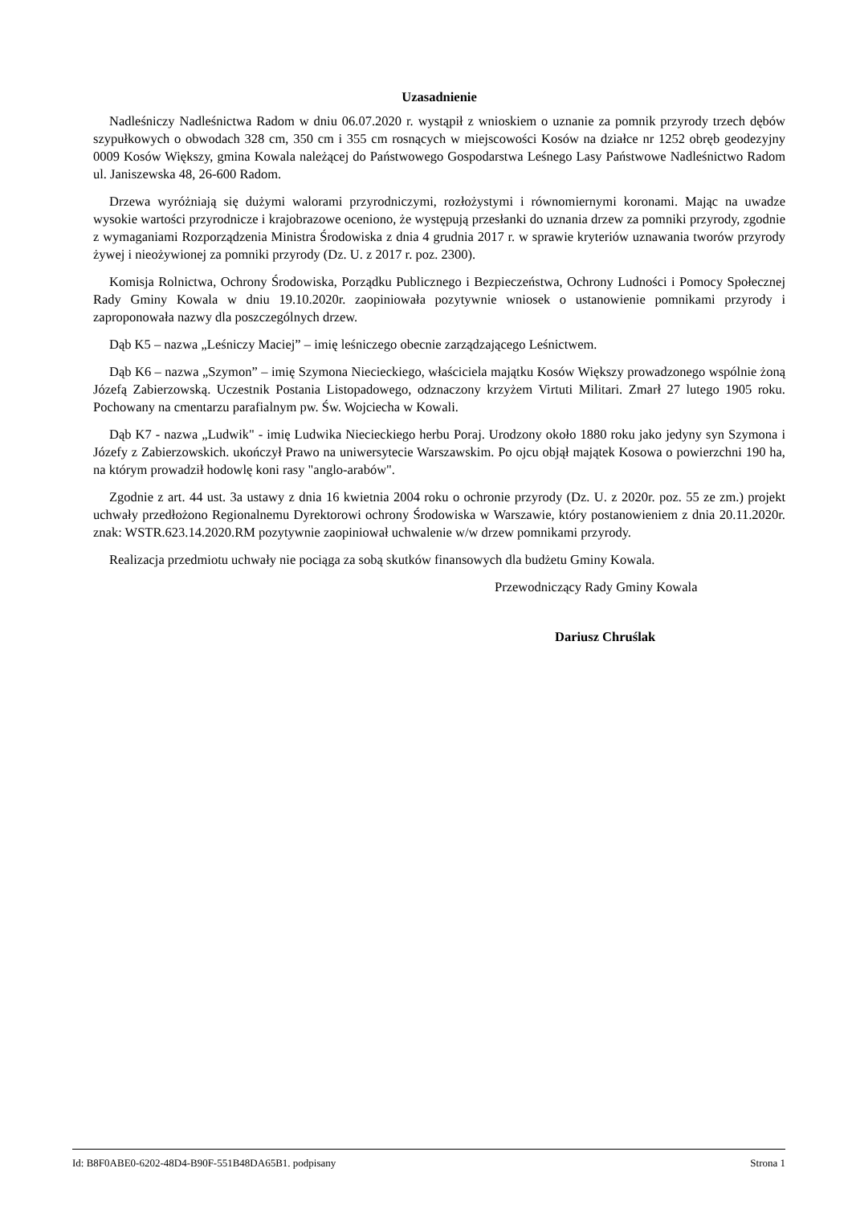Uzasadnienie
Nadleśniczy Nadleśnictwa Radom w dniu 06.07.2020 r. wystąpił z wnioskiem o uznanie za pomnik przyrody trzech dębów szypułkowych o obwodach 328 cm, 350 cm i 355 cm rosnących w miejscowości Kosów na działce nr 1252 obręb geodezyjny 0009 Kosów Większy, gmina Kowala należącej do Państwowego Gospodarstwa Leśnego Lasy Państwowe Nadleśnictwo Radom ul. Janiszewska 48, 26-600 Radom.
Drzewa wyróżniają się dużymi walorami przyrodniczymi, rozłożystymi i równomiernymi koronami. Mając na uwadze wysokie wartości przyrodnicze i krajobrazowe oceniono, że występują przesłanki do uznania drzew za pomniki przyrody, zgodnie z wymaganiami Rozporządzenia Ministra Środowiska z dnia 4 grudnia 2017 r. w sprawie kryteriów uznawania tworów przyrody żywej i nieożywionej za pomniki przyrody (Dz. U. z 2017 r. poz. 2300).
Komisja Rolnictwa, Ochrony Środowiska, Porządku Publicznego i Bezpieczeństwa, Ochrony Ludności i Pomocy Społecznej Rady Gminy Kowala w dniu 19.10.2020r. zaopiniowała pozytywnie wniosek o ustanowienie pomnikami przyrody i zaproponowała nazwy dla poszczególnych drzew.
Dąb K5 – nazwa „Leśniczy Maciej” – imię leśniczego obecnie zarządzającego Leśnictwem.
Dąb K6 – nazwa „Szymon” – imię Szymona Niecieckiego, właściciela majątku Kosów Większy prowadzonego wspólnie żoną Józefą Zabierzowską. Uczestnik Postania Listopadowego, odznaczony krzyżem Virtuti Militari. Zmarł 27 lutego 1905 roku. Pochowany na cmentarzu parafialnym pw. Św. Wojciecha w Kowali.
Dąb K7 - nazwa „Ludwik" - imię Ludwika Niecieckiego herbu Poraj. Urodzony około 1880 roku jako jedyny syn Szymona i Józefy z Zabierzowskich. ukończył Prawo na uniwersytecie Warszawskim. Po ojcu objął majątek Kosowa o powierzchni 190 ha, na którym prowadził hodowlę koni rasy "anglo-arabów".
Zgodnie z art. 44 ust. 3a ustawy z dnia 16 kwietnia 2004 roku o ochronie przyrody (Dz. U. z 2020r. poz. 55 ze zm.) projekt uchwały przedłożono Regionalnemu Dyrektorowi ochrony Środowiska w Warszawie, który postanowieniem z dnia 20.11.2020r. znak: WSTR.623.14.2020.RM pozytywnie zaopiniował uchwalenie w/w drzew pomnikami przyrody.
Realizacja przedmiotu uchwały nie pociąga za sobą skutków finansowych dla budżetu Gminy Kowala.
Przewodniczący Rady Gminy Kowala
Dariusz Chruślak
Id: B8F0ABE0-6202-48D4-B90F-551B48DA65B1. podpisany Strona 1